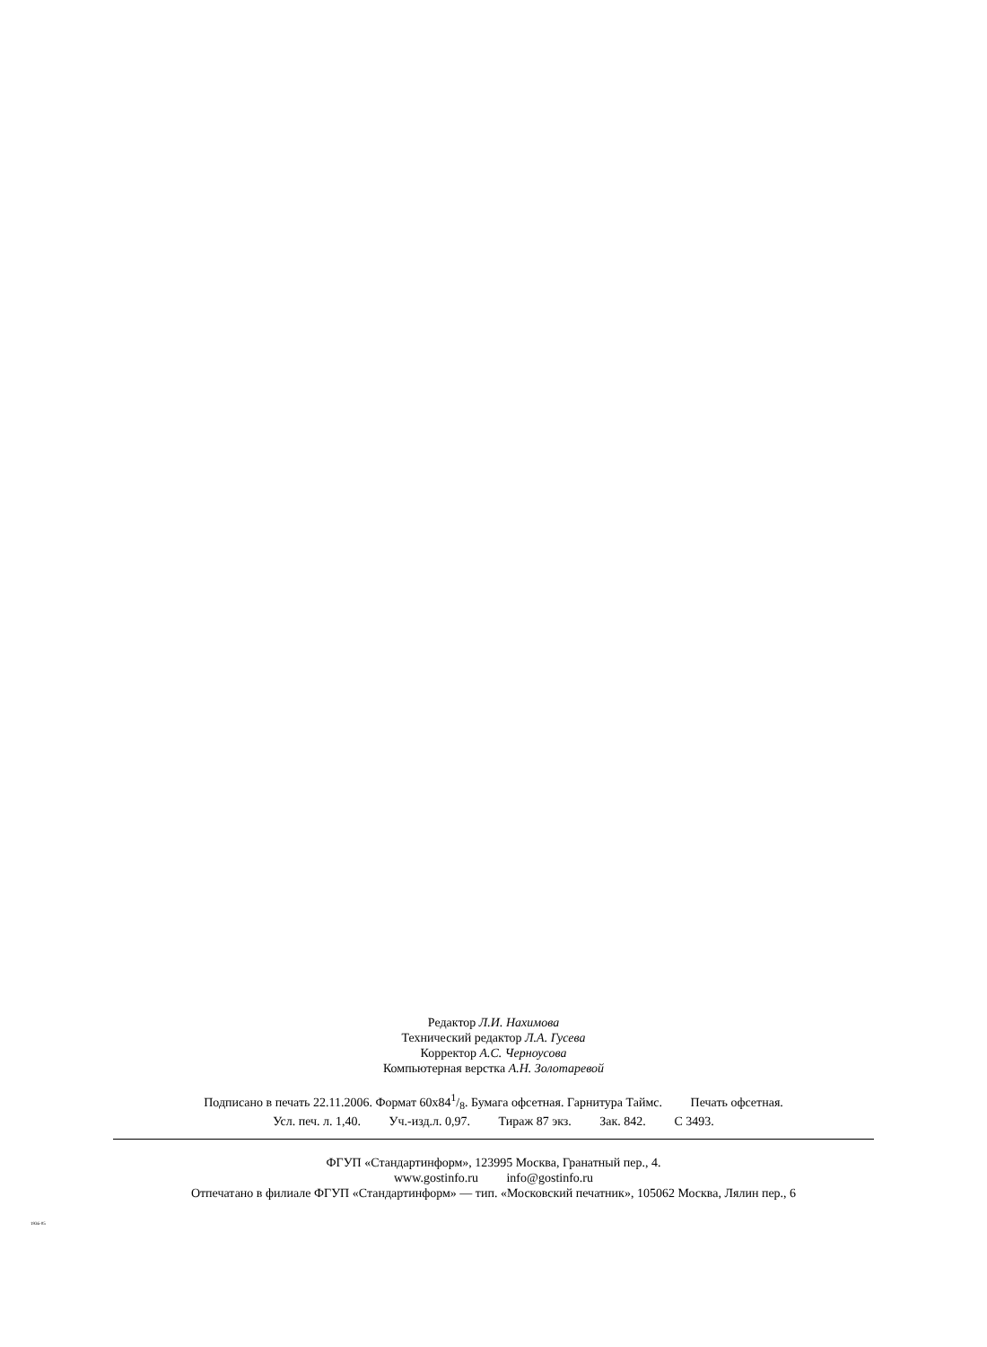Редактор Л.И. Нахимова
Технический редактор Л.А. Гусева
Корректор А.С. Черноусова
Компьютерная верстка А.Н. Золотаревой
Подписано в печать 22.11.2006. Формат 60x841/8. Бумага офсетная. Гарнитура Таймс. Печать офсетная.
Усл. печ. л. 1,40. Уч.-изд.л. 0,97. Тираж 87 экз. Зак. 842. С 3493.
ФГУП «Стандартинформ», 123995 Москва, Гранатный пер., 4.
www.gostinfo.ru info@gostinfo.ru
Отпечатано в филиале ФГУП «Стандартинформ» — тип. «Московский печатник», 105062 Москва, Лялин пер., 6
1936-05